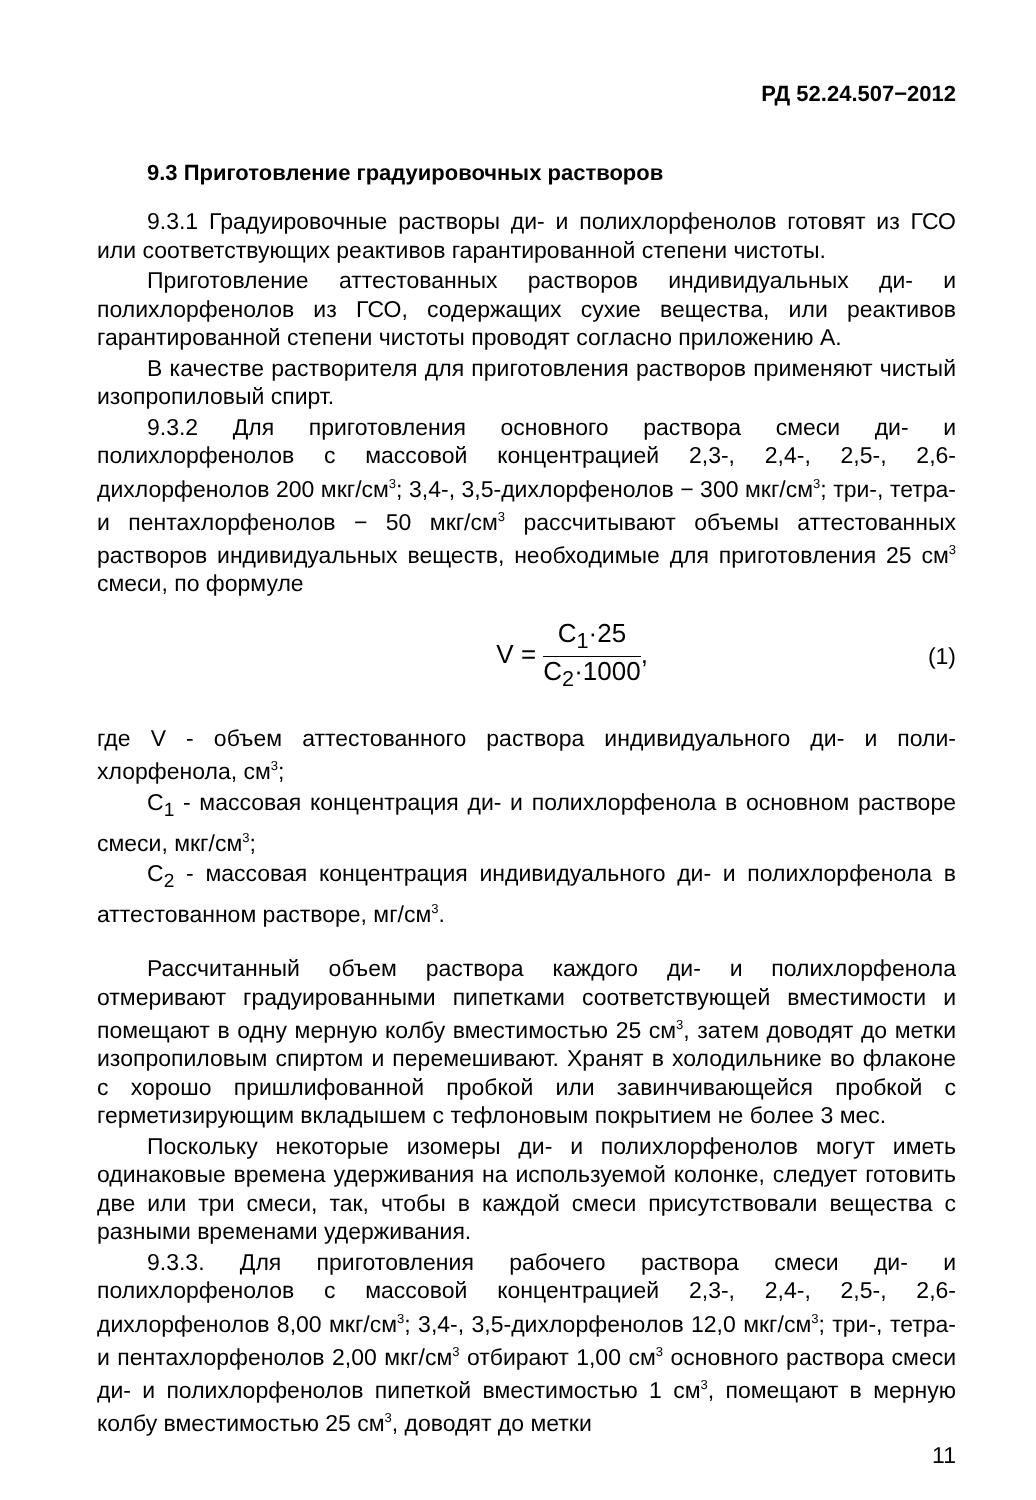РД 52.24.507−2012
9.3 Приготовление градуировочных растворов
9.3.1 Градуировочные растворы ди- и полихлорфенолов готовят из ГСО или соответствующих реактивов гарантированной степени чистоты.
Приготовление аттестованных растворов индивидуальных ди- и полихлорфенолов из ГСО, содержащих сухие вещества, или реактивов гарантированной степени чистоты проводят согласно приложению А.
В качестве растворителя для приготовления растворов применяют чистый изопропиловый спирт.
9.3.2 Для приготовления основного раствора смеси ди- и полихлорфенолов с массовой концентрацией 2,3-, 2,4-, 2,5-, 2,6-дихлорфенолов 200 мкг/см<sup>3</sup>; 3,4-, 3,5-дихлорфенолов − 300 мкг/см<sup>3</sup>; три-, тетра- и пентахлорфенолов − 50 мкг/см<sup>3</sup> рассчитывают объемы аттестованных растворов индивидуальных веществ, необходимые для приготовления 25 см<sup>3</sup> смеси, по формуле
V = C<sub>1</sub>·25 C<sub>2</sub>·1000, (1)
где V - объем аттестованного раствора индивидуального ди- и поли-хлорфенола, см<sup>3</sup>;
C<sub>1</sub> - массовая концентрация ди- и полихлорфенола в основном растворе смеси, мкг/см<sup>3</sup>;
C<sub>2</sub> - массовая концентрация индивидуального ди- и полихлорфенола в аттестованном растворе, мг/см<sup>3</sup>.
Рассчитанный объем раствора каждого ди- и полихлорфенола отмеривают градуированными пипетками соответствующей вместимости и помещают в одну мерную колбу вместимостью 25 см<sup>3</sup>, затем доводят до метки изопропиловым спиртом и перемешивают. Хранят в холодильнике во флаконе с хорошо пришлифованной пробкой или завинчивающейся пробкой с герметизирующим вкладышем с тефлоновым покрытием не более 3 мес.
Поскольку некоторые изомеры ди- и полихлорфенолов могут иметь одинаковые времена удерживания на используемой колонке, следует готовить две или три смеси, так, чтобы в каждой смеси присутствовали вещества с разными временами удерживания.
9.3.3. Для приготовления рабочего раствора смеси ди- и полихлорфенолов с массовой концентрацией 2,3-, 2,4-, 2,5-, 2,6-дихлорфенолов 8,00 мкг/см<sup>3</sup>; 3,4-, 3,5-дихлорфенолов 12,0 мкг/см<sup>3</sup>; три-, тетра- и пентахлорфенолов 2,00 мкг/см<sup>3</sup> отбирают 1,00 см<sup>3</sup> основного раствора смеси ди- и полихлорфенолов пипеткой вместимостью 1 см<sup>3</sup>, помещают в мерную колбу вместимостью 25 см<sup>3</sup>, доводят до метки
11